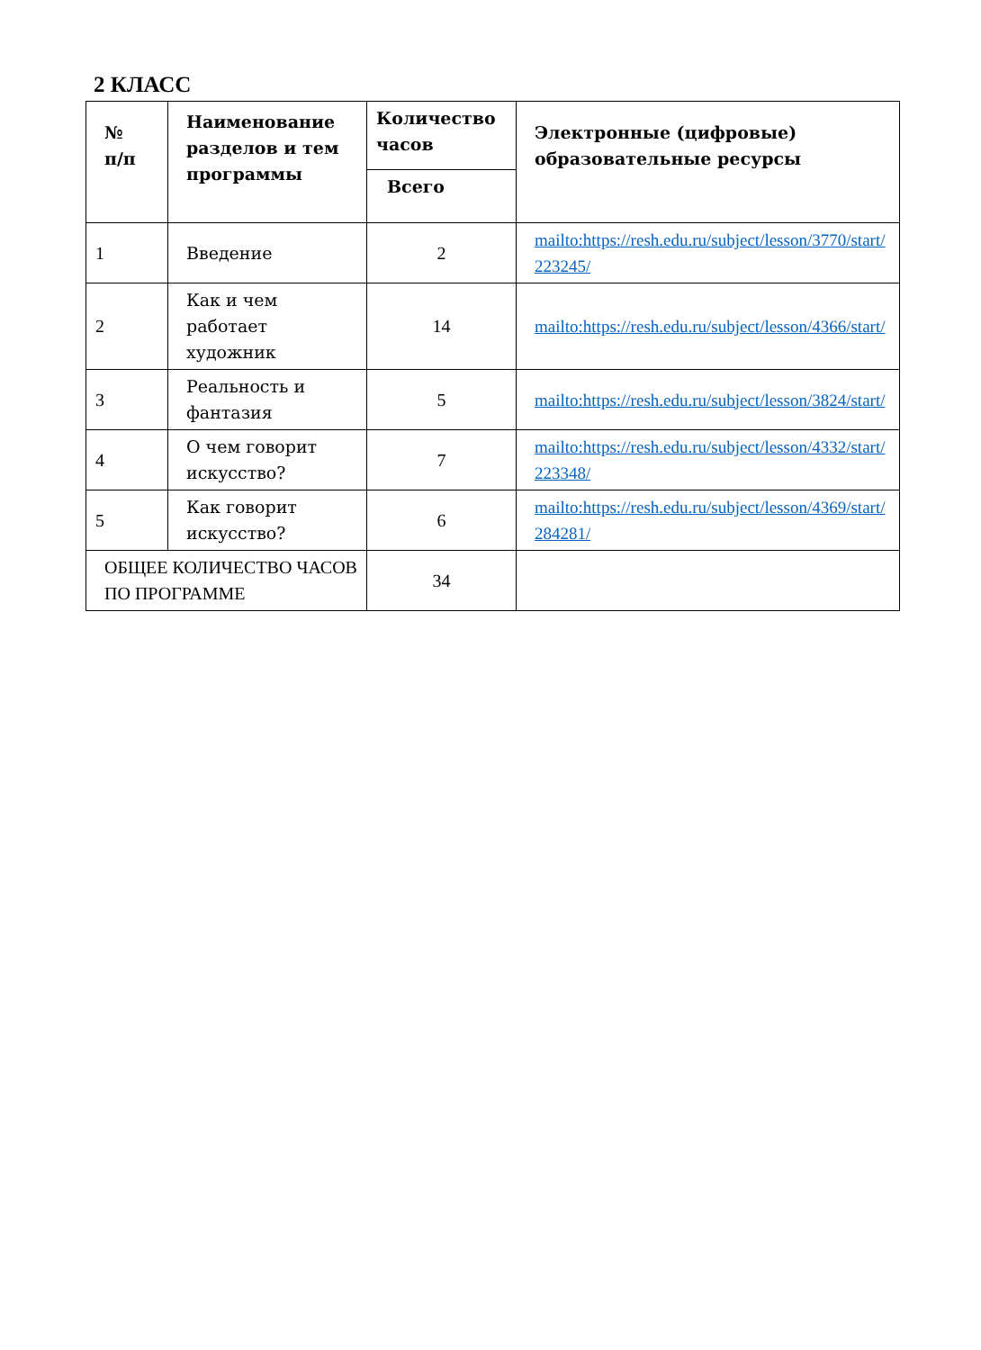2 КЛАСС
| № п/п | Наименование разделов и тем программы | Количество часов | Электронные (цифровые) образовательные ресурсы |
| --- | --- | --- | --- |
| | | Всего | |
| 1 | Введение | 2 | mailto:https://resh.edu.ru/subject/lesson/3770/start/ 223245/ |
| 2 | Как и чем работает художник | 14 | mailto:https://resh.edu.ru/subject/lesson/4366/start/ |
| 3 | Реальность и фантазия | 5 | mailto:https://resh.edu.ru/subject/lesson/3824/start/ |
| 4 | О чем говорит искусство? | 7 | mailto:https://resh.edu.ru/subject/lesson/4332/start/ 223348/ |
| 5 | Как говорит искусство? | 6 | mailto:https://resh.edu.ru/subject/lesson/4369/start/ 284281/ |
| ОБЩЕЕ КОЛИЧЕСТВО ЧАСОВ ПО ПРОГРАММЕ | | 34 | |